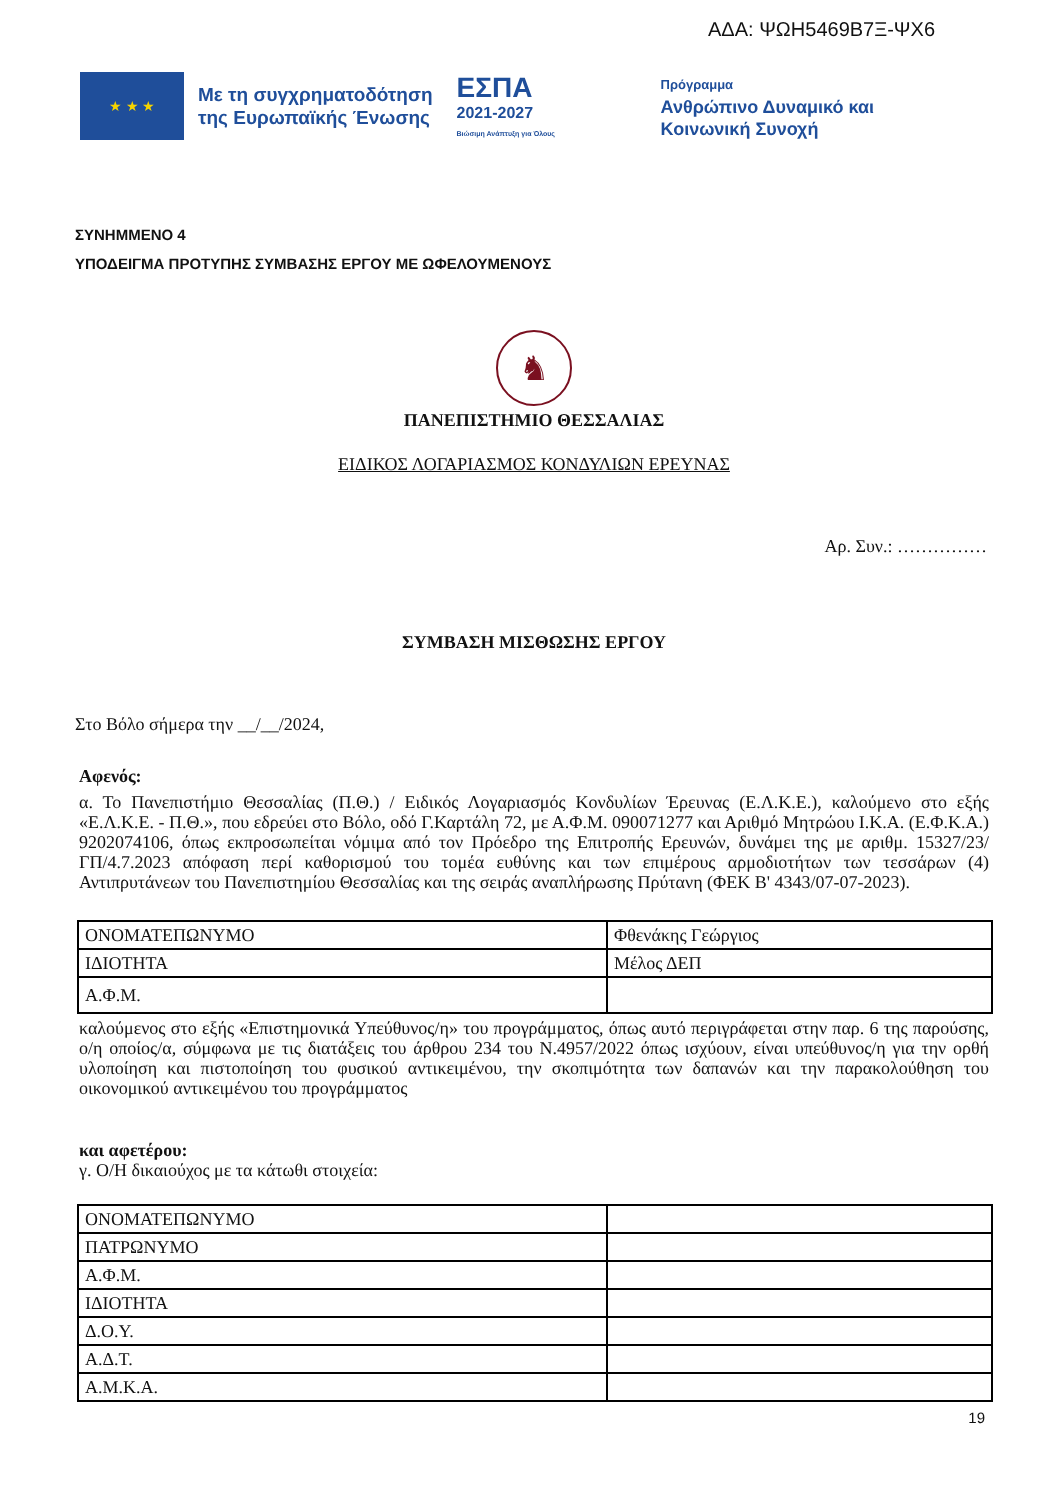ΑΔΑ: ΨΩΗ5469Β7Ξ-ΨΧ6
★ ★ ★
Με τη συγχρηματοδότηση
της Ευρωπαϊκής Ένωσης
ΕΣΠΑ
2021-2027
Βιώσιμη Ανάπτυξη για Όλους
Πρόγραμμα
Ανθρώπινο Δυναμικό και
Κοινωνική Συνοχή
ΣΥΝΗΜΜΕΝΟ 4
ΥΠΟΔΕΙΓΜΑ ΠΡΟΤΥΠΗΣ ΣΥΜΒΑΣΗΣ ΕΡΓΟΥ ΜΕ ΩΦΕΛΟΥΜΕΝΟΥΣ
♞
ΠΑΝΕΠΙΣΤΗΜΙΟ ΘΕΣΣΑΛΙΑΣ
ΕΙΔΙΚΟΣ ΛΟΓΑΡΙΑΣΜΟΣ ΚΟΝΔΥΛΙΩΝ ΕΡΕΥΝΑΣ
Αρ. Συν.: ……………
ΣΥΜΒΑΣΗ ΜΙΣΘΩΣΗΣ ΕΡΓΟΥ
Στο Βόλο σήμερα την __/__/2024,
Αφενός:
α. Το Πανεπιστήμιο Θεσσαλίας (Π.Θ.) / Ειδικός Λογαριασμός Κονδυλίων Έρευνας (Ε.Λ.Κ.Ε.), καλούμενο στο εξής «Ε.Λ.Κ.Ε. - Π.Θ.», που εδρεύει στο Βόλο, οδό Γ.Καρτάλη 72, με Α.Φ.Μ. 090071277 και Αριθμό Μητρώου Ι.Κ.Α. (Ε.Φ.Κ.Α.) 9202074106, όπως εκπροσωπείται νόμιμα από τον Πρόεδρο της Επιτροπής Ερευνών, δυνάμει της με αριθμ. 15327/23/ΓΠ/4.7.2023 απόφαση περί καθορισμού του τομέα ευθύνης και των επιμέρους αρμοδιοτήτων των τεσσάρων (4) Αντιπρυτάνεων του Πανεπιστημίου Θεσσαλίας και της σειράς αναπλήρωσης Πρύτανη (ΦΕΚ Β' 4343/07-07-2023).
| ΟΝΟΜΑΤΕΠΩΝΥΜΟ | Φθενάκης Γεώργιος |
| ΙΔΙΟΤΗΤΑ | Μέλος ΔΕΠ |
| Α.Φ.Μ. | |
καλούμενος στο εξής «Επιστημονικά Υπεύθυνος/η» του προγράμματος, όπως αυτό περιγράφεται στην παρ. 6 της παρούσης, ο/η οποίος/α, σύμφωνα με τις διατάξεις του άρθρου 234 του Ν.4957/2022 όπως ισχύουν, είναι υπεύθυνος/η για την ορθή υλοποίηση και πιστοποίηση του φυσικού αντικειμένου, την σκοπιμότητα των δαπανών και την παρακολούθηση του οικονομικού αντικειμένου του προγράμματος
και αφετέρου:
γ. Ο/Η δικαιούχος με τα κάτωθι στοιχεία:
| ΟΝΟΜΑΤΕΠΩΝΥΜΟ | |
| ΠΑΤΡΩΝΥΜΟ | |
| Α.Φ.Μ. | |
| ΙΔΙΟΤΗΤΑ | |
| Δ.Ο.Υ. | |
| Α.Δ.Τ. | |
| Α.Μ.Κ.Α. | |
19